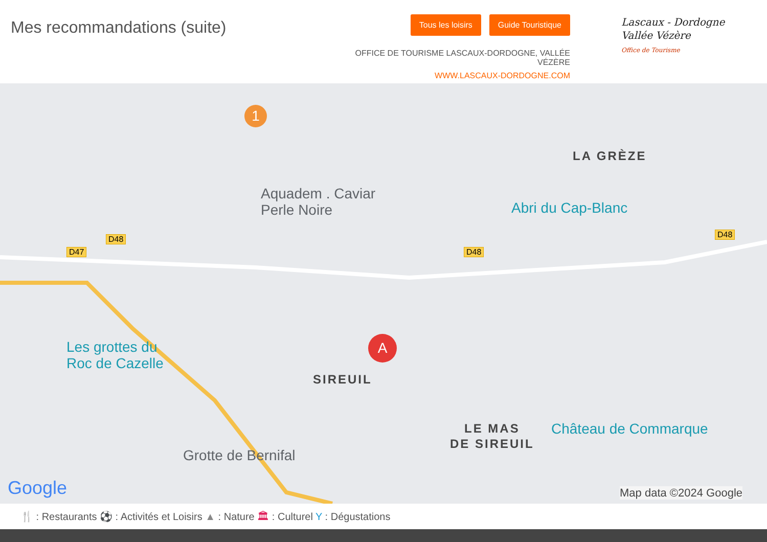Mes recommandations (suite)
Tous les loisirs Guide Touristique
OFFICE DE TOURISME LASCAUX-DORDOGNE, VALLÉE VÉZÈRE
WWW.LASCAUX-DORDOGNE.COM
Lascaux - Dordogne
Vallée Vézère
Office de Tourisme
1
Aquadem . Caviar
Perle Noire
LA GRÈZE
Abri du Cap-Blanc
D48
D47 D48
D48
Les grottes du
Roc de Cazelle
A
SIREUIL
LE MAS
DE SIREUIL
Château de Commarque
Grotte de Bernifal
Google Map data ©2024 Google
🍴 : Restaurants ⚽ : Activités et Loisirs ▲ : Nature 🏛 : Culturel Y : Dégustations